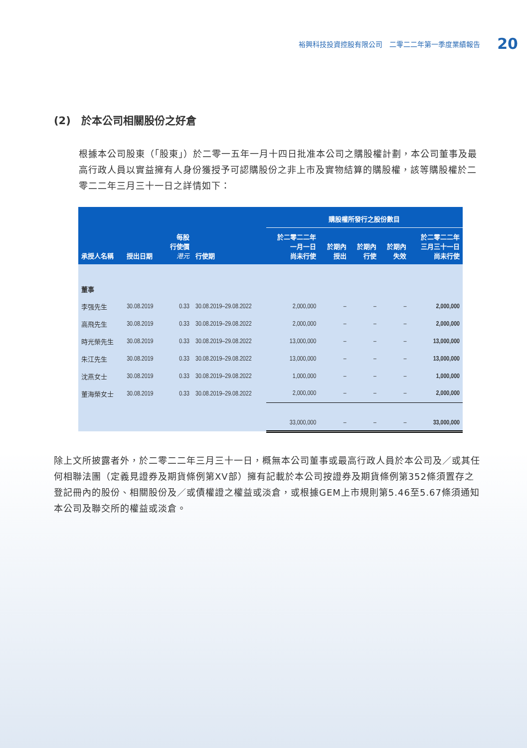裕興科技投資控股有限公司　二零二二年第一季度業績報告 20
(2)　於本公司相關股份之好倉
根據本公司股東（「股東」）於二零一五年一月十四日批准本公司之購股權計劃，本公司董事及最高行政人員以實益擁有人身份獲授予可認購股份之非上市及實物結算的購股權，該等購股權於二零二二年三月三十一日之詳情如下：
| | | | | 購股權所發行之股份數目 | | | | |
| --- | --- | --- | --- | --- | --- | --- | --- | --- |
| 承授人名稱 | 授出日期 | 每股 行使價 港元 | 行使期 | 於二零二二年 一月一日 尚未行使 | 於期內 授出 | 於期內 行使 | 於期內 失效 | 於二零二二年 三月三十一日 尚未行使 |
| 董事 | | | | | | | | |
| 李强先生 | 30.08.2019 | 0.33 | 30.08.2019–29.08.2022 | 2,000,000 | – | – | – | 2,000,000 |
| 高飛先生 | 30.08.2019 | 0.33 | 30.08.2019–29.08.2022 | 2,000,000 | – | – | – | 2,000,000 |
| 時光榮先生 | 30.08.2019 | 0.33 | 30.08.2019–29.08.2022 | 13,000,000 | – | – | – | 13,000,000 |
| 朱江先生 | 30.08.2019 | 0.33 | 30.08.2019–29.08.2022 | 13,000,000 | – | – | – | 13,000,000 |
| 沈燕女士 | 30.08.2019 | 0.33 | 30.08.2019–29.08.2022 | 1,000,000 | – | – | – | 1,000,000 |
| 董海榮女士 | 30.08.2019 | 0.33 | 30.08.2019–29.08.2022 | 2,000,000 | – | – | – | 2,000,000 |
| | | | | 33,000,000 | – | – | – | 33,000,000 |
除上文所披露者外，於二零二二年三月三十一日，概無本公司董事或最高行政人員於本公司及／或其任何相聯法團（定義見證券及期貨條例第XV部）擁有記載於本公司按證券及期貨條例第352條須置存之登記冊內的股份、相關股份及／或債權證之權益或淡倉，或根據GEM上市規則第5.46至5.67條須通知本公司及聯交所的權益或淡倉。